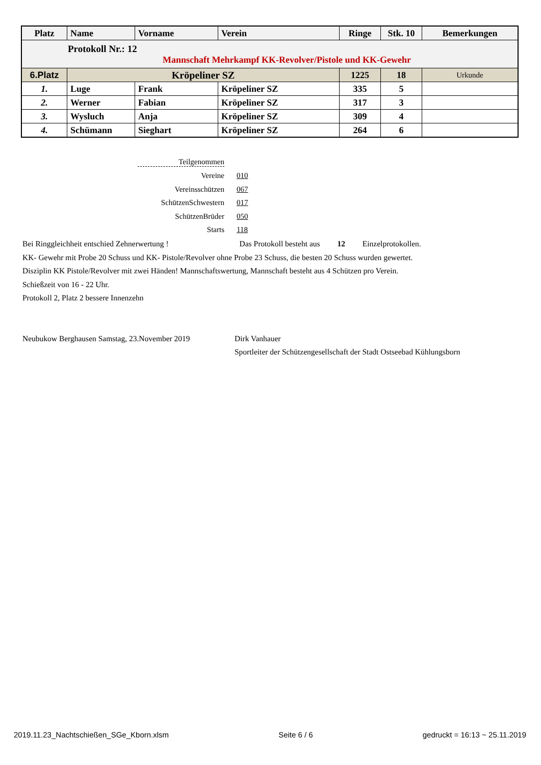| Platz | Name | Vorname | Verein | Ringe | Stk. 10 | Bemerkungen |
| --- | --- | --- | --- | --- | --- | --- |
| Protokoll Nr.: 12 Mannschaft Mehrkampf KK-Revolver/Pistole und KK-Gewehr | | | | | | |
| 6.Platz | Kröpeliner SZ | | | 1225 | 18 | Urkunde |
| 1. | Luge | Frank | Kröpeliner SZ | 335 | 5 | |
| 2. | Werner | Fabian | Kröpeliner SZ | 317 | 3 | |
| 3. | Wysluch | Anja | Kröpeliner SZ | 309 | 4 | |
| 4. | Schümann | Sieghart | Kröpeliner SZ | 264 | 6 | |
Teilgenommen
Vereine 010
Vereinsschützen 067
SchützenSchwestern 017
SchützenBrüder 050
Starts 118
Bei Ringgleichheit entschied Zehnerwertung ! Das Protokoll besteht aus 12 Einzelprotokollen.
KK- Gewehr mit Probe 20 Schuss und KK- Pistole/Revolver ohne Probe 23 Schuss, die besten 20 Schuss wurden gewertet.
Disziplin KK Pistole/Revolver mit zwei Händen! Mannschaftswertung, Mannschaft besteht aus 4 Schützen pro Verein.
Schießzeit von 16 - 22 Uhr.
Protokoll 2, Platz 2 bessere Innenzehn
Neubukow Berghausen Samstag, 23.November 2019 Dirk Vanhauer
Sportleiter der Schützengesellschaft der Stadt Ostseebad Kühlungsborn
2019.11.23_Nachtschießen_SGe_Kborn.xlsm Seite 6 / 6 gedruckt = 16:13 ~ 25.11.2019